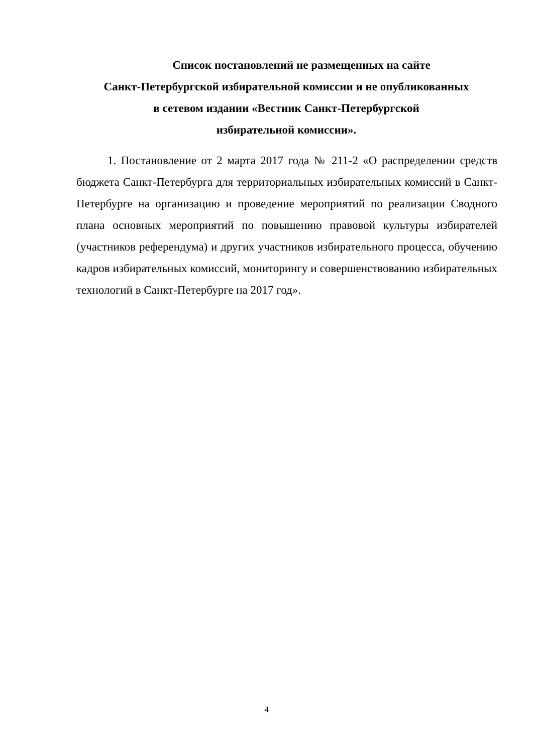Список постановлений не размещенных на сайте
Санкт-Петербургской избирательной комиссии и не опубликованных
в сетевом издании «Вестник Санкт-Петербургской
избирательной комиссии».
1. Постановление от 2 марта 2017 года № 211-2 «О распределении средств бюджета Санкт-Петербурга для территориальных избирательных комиссий в Санкт-Петербурге на организацию и проведение мероприятий по реализации Сводного плана основных мероприятий по повышению правовой культуры избирателей (участников референдума) и других участников избирательного процесса, обучению кадров избирательных комиссий, мониторингу и совершенствованию избирательных технологий в Санкт-Петербурге на 2017 год».
4